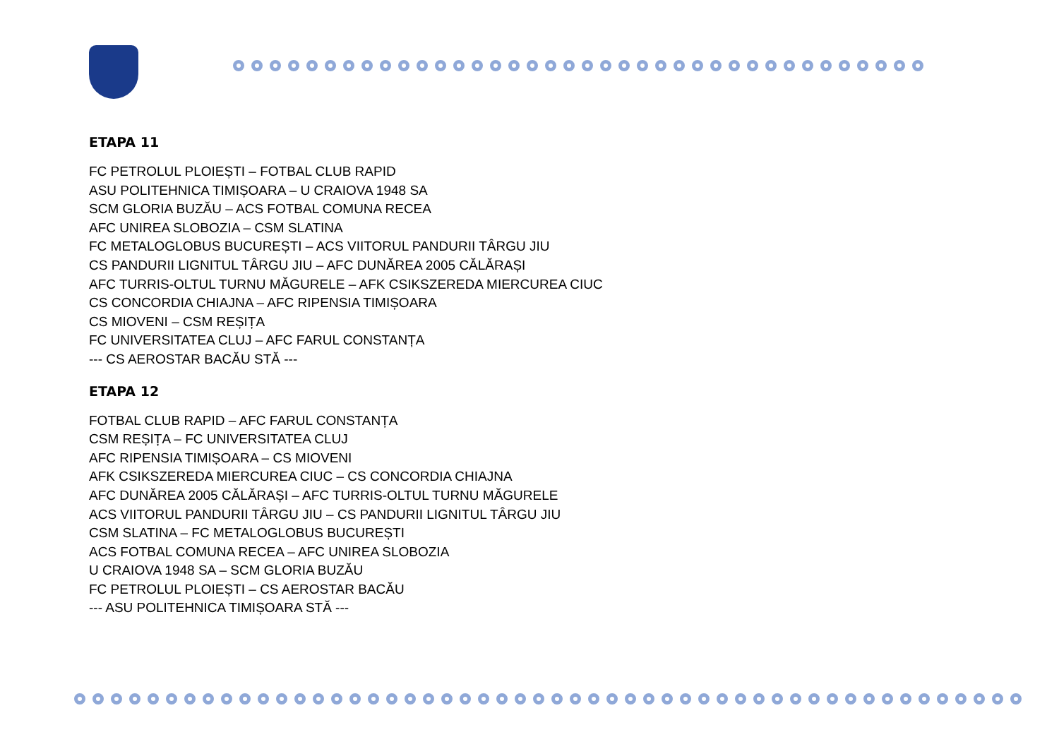ETAPA 11
FC PETROLUL PLOIEȘTI – FOTBAL CLUB RAPID
ASU POLITEHNICA TIMIȘOARA – U CRAIOVA 1948 SA
SCM GLORIA BUZĂU – ACS FOTBAL COMUNA RECEA
AFC UNIREA SLOBOZIA – CSM SLATINA
FC METALOGLOBUS BUCUREȘTI – ACS VIITORUL PANDURII TÂRGU JIU
CS PANDURII LIGNITUL TÂRGU JIU – AFC DUNĂREA 2005 CĂLĂRAȘI
AFC TURRIS-OLTUL TURNU MĂGURELE – AFK CSIKSZEREDA MIERCUREA CIUC
CS CONCORDIA CHIAJNA – AFC RIPENSIA TIMIȘOARA
CS MIOVENI – CSM REȘIȚA
FC UNIVERSITATEA CLUJ – AFC FARUL CONSTANȚA
--- CS AEROSTAR BACĂU STĂ ---
ETAPA 12
FOTBAL CLUB RAPID – AFC FARUL CONSTANȚA
CSM REȘIȚA – FC UNIVERSITATEA CLUJ
AFC RIPENSIA TIMIȘOARA – CS MIOVENI
AFK CSIKSZEREDA MIERCUREA CIUC – CS CONCORDIA CHIAJNA
AFC DUNĂREA 2005 CĂLĂRAȘI – AFC TURRIS-OLTUL TURNU MĂGURELE
ACS VIITORUL PANDURII TÂRGU JIU – CS PANDURII LIGNITUL TÂRGU JIU
CSM SLATINA – FC METALOGLOBUS BUCUREȘTI
ACS FOTBAL COMUNA RECEA – AFC UNIREA SLOBOZIA
U CRAIOVA 1948 SA – SCM GLORIA BUZĂU
FC PETROLUL PLOIEȘTI – CS AEROSTAR BACĂU
--- ASU POLITEHNICA TIMIȘOARA STĂ ---